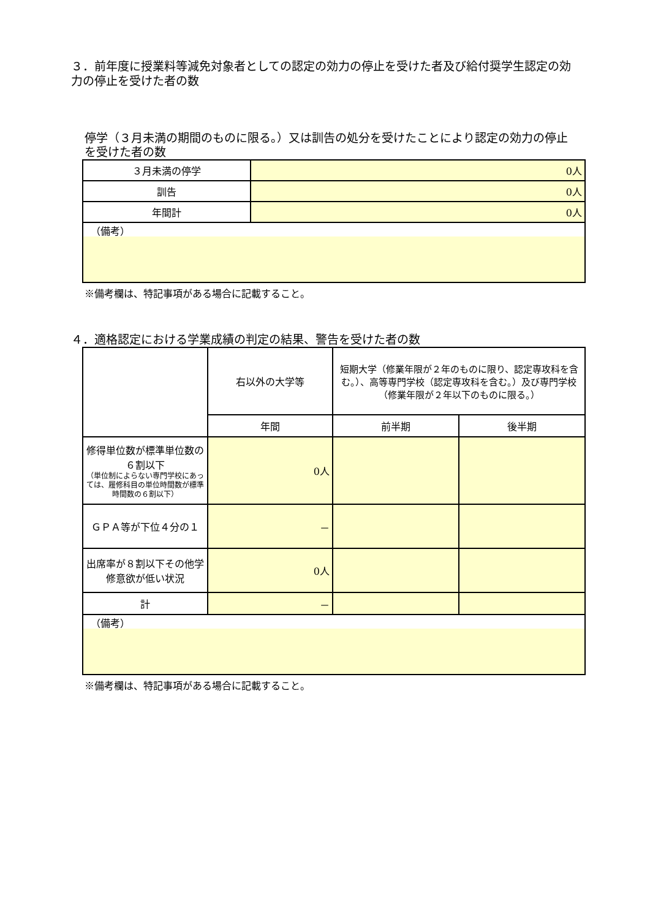３．前年度に授業料等減免対象者としての認定の効力の停止を受けた者及び給付奨学生認定の効力の停止を受けた者の数
停学（３月未満の期間のものに限る。）又は訓告の処分を受けたことにより認定の効力の停止を受けた者の数
| ３月未満の停学 | 0人 |
| 訓告 | 0人 |
| 年間計 | 0人 |
| （備考） | |
※備考欄は、特記事項がある場合に記載すること。
４．適格認定における学業成績の判定の結果、警告を受けた者の数
| | 右以外の大学等 | 短期大学（修業年限が２年のものに限り、認定専攻科を含む。）、高等専門学校（認定専攻科を含む。）及び専門学校（修業年限が２年以下のものに限る。） | |
| | 年間 | 前半期 | 後半期 |
| 修得単位数が標準単位数の６割以下 （単位制によらない専門学校にあっては、履修科目の単位時間数が標準時間数の６割以下） | 0人 | | |
| ＧＰＡ等が下位４分の１ | － | | |
| 出席率が８割以下その他学修意欲が低い状況 | 0人 | | |
| 計 | － | | |
| （備考） | | | |
※備考欄は、特記事項がある場合に記載すること。